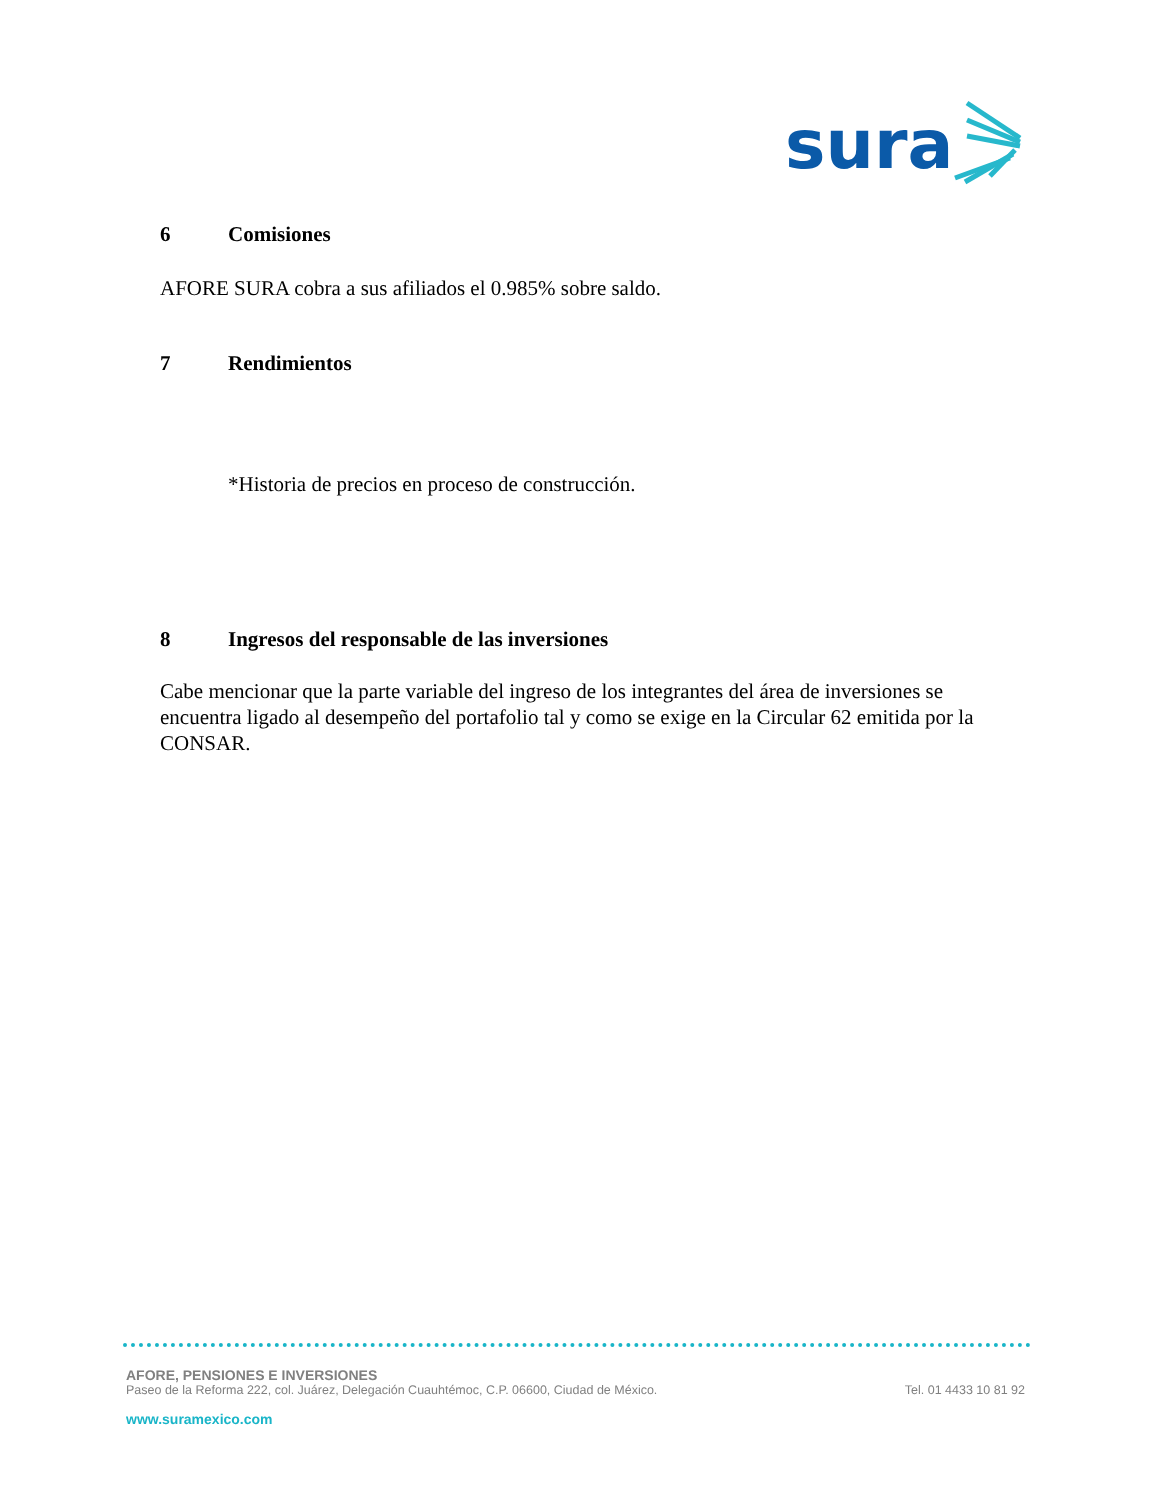sura
6 Comisiones
AFORE SURA cobra a sus afiliados el 0.985% sobre saldo.
7 Rendimientos
*Historia de precios en proceso de construcción.
8 Ingresos del responsable de las inversiones
Cabe mencionar que la parte variable del ingreso de los integrantes del área de inversiones se encuentra ligado al desempeño del portafolio tal y como se exige en la Circular 62 emitida por la CONSAR.
AFORE, PENSIONES E INVERSIONES
Paseo de la Reforma 222, col. Juárez, Delegación Cuauhtémoc, C.P. 06600, Ciudad de México. Tel. 01 4433 10 81 92
www.suramexico.com